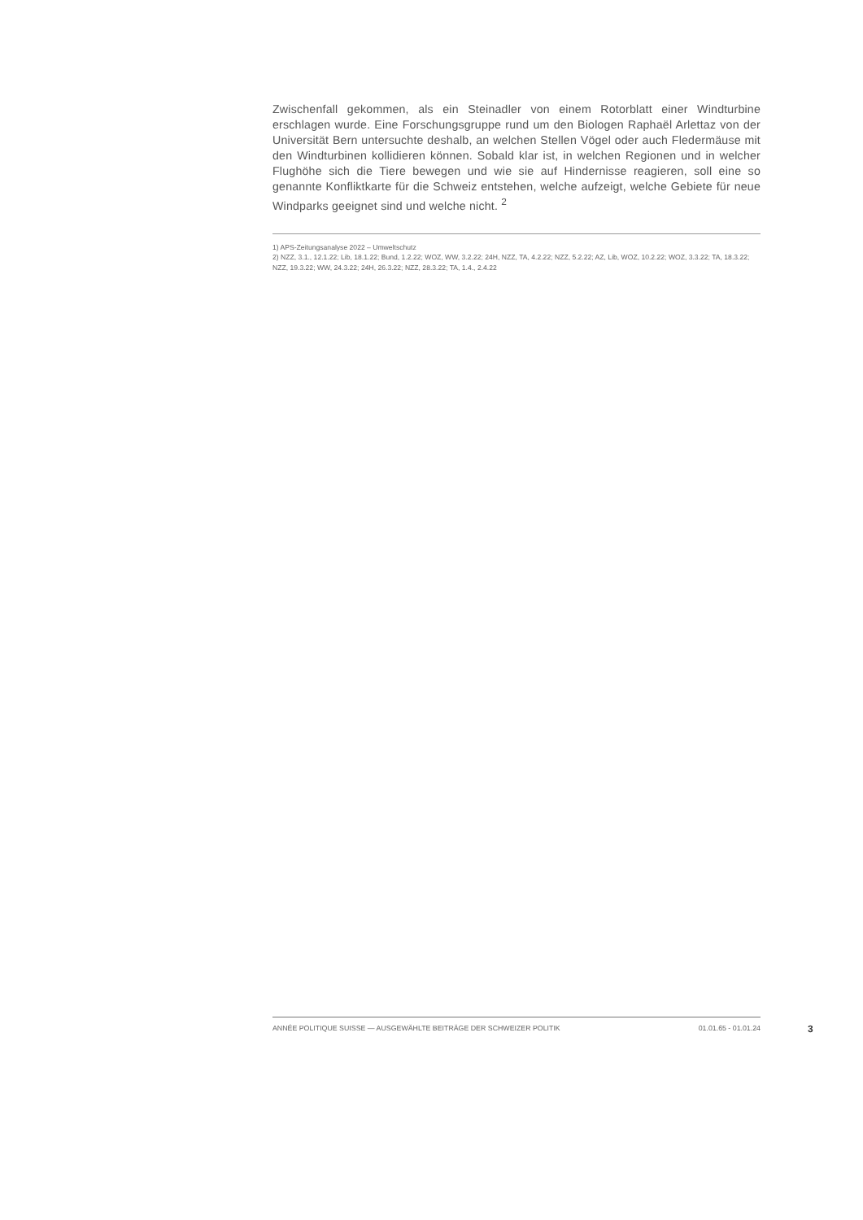Zwischenfall gekommen, als ein Steinadler von einem Rotorblatt einer Windturbine erschlagen wurde. Eine Forschungsgruppe rund um den Biologen Raphaël Arlettaz von der Universität Bern untersuchte deshalb, an welchen Stellen Vögel oder auch Fledermäuse mit den Windturbinen kollidieren können. Sobald klar ist, in welchen Regionen und in welcher Flughöhe sich die Tiere bewegen und wie sie auf Hindernisse reagieren, soll eine so genannte Konfliktkarte für die Schweiz entstehen, welche aufzeigt, welche Gebiete für neue Windparks geeignet sind und welche nicht. <sup>2</sup>
1) APS-Zeitungsanalyse 2022 – Umweltschutz
2) NZZ, 3.1., 12.1.22; Lib, 18.1.22; Bund, 1.2.22; WOZ, WW, 3.2.22; 24H, NZZ, TA, 4.2.22; NZZ, 5.2.22; AZ, Lib, WOZ, 10.2.22; WOZ, 3.3.22; TA, 18.3.22; NZZ, 19.3.22; WW, 24.3.22; 24H, 26.3.22; NZZ, 28.3.22; TA, 1.4., 2.4.22
ANNÉE POLITIQUE SUISSE — AUSGEWÄHLTE BEITRÄGE DER SCHWEIZER POLITIK 01.01.65 - 01.01.24
3